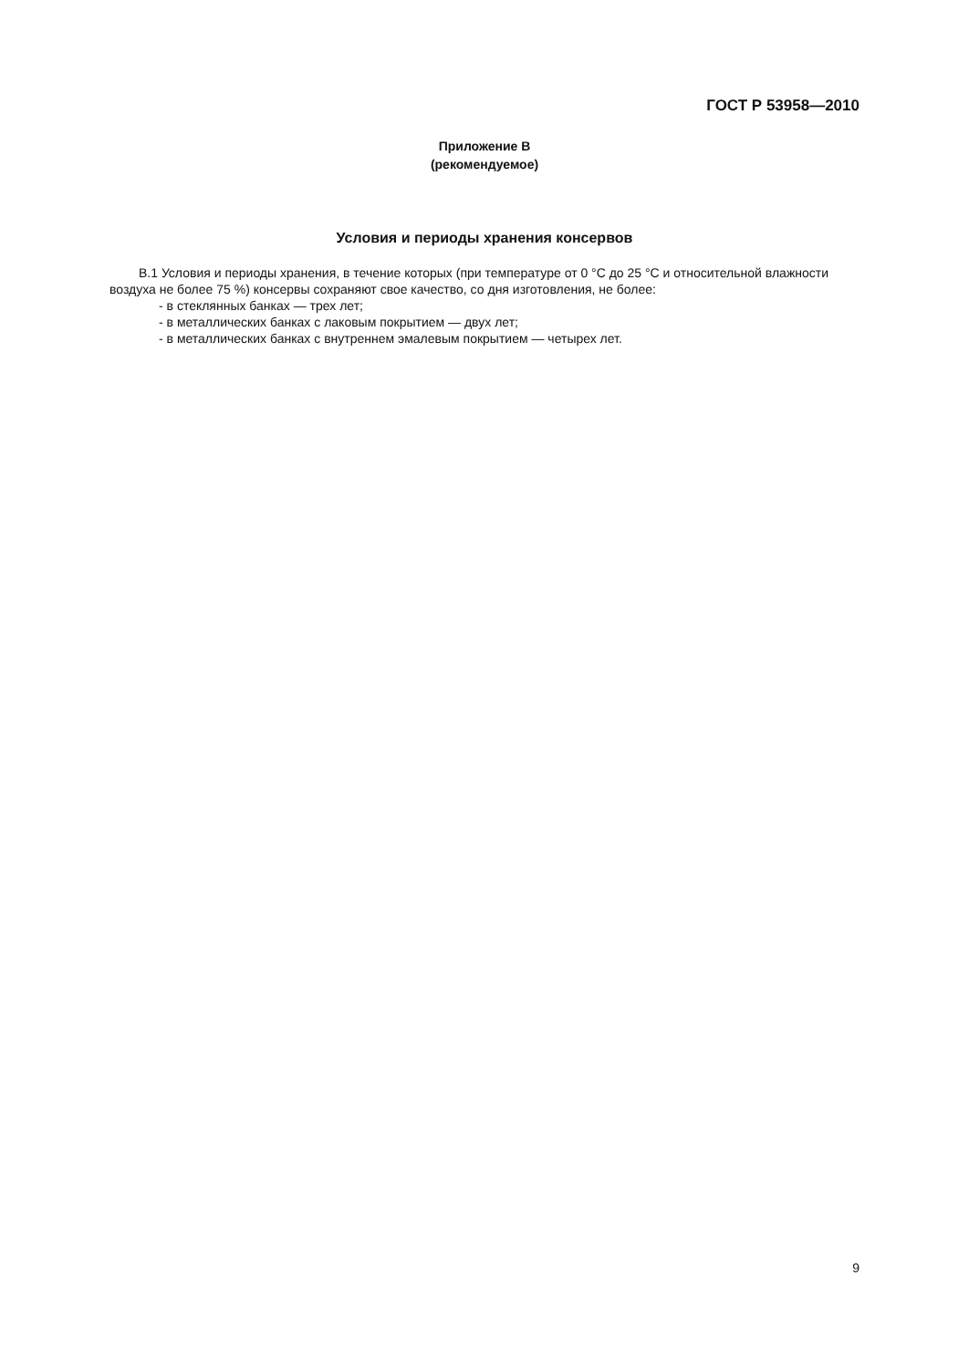ГОСТ Р 53958—2010
Приложение В
(рекомендуемое)
Условия и периоды хранения консервов
В.1 Условия и периоды хранения, в течение которых (при температуре от 0 °С до 25 °С и относительной влажности воздуха не более 75 %) консервы сохраняют свое качество, со дня изготовления, не более:
- в стеклянных банках — трех лет;
- в металлических банках с лаковым покрытием — двух лет;
- в металлических банках с внутреннем эмалевым покрытием — четырех лет.
9